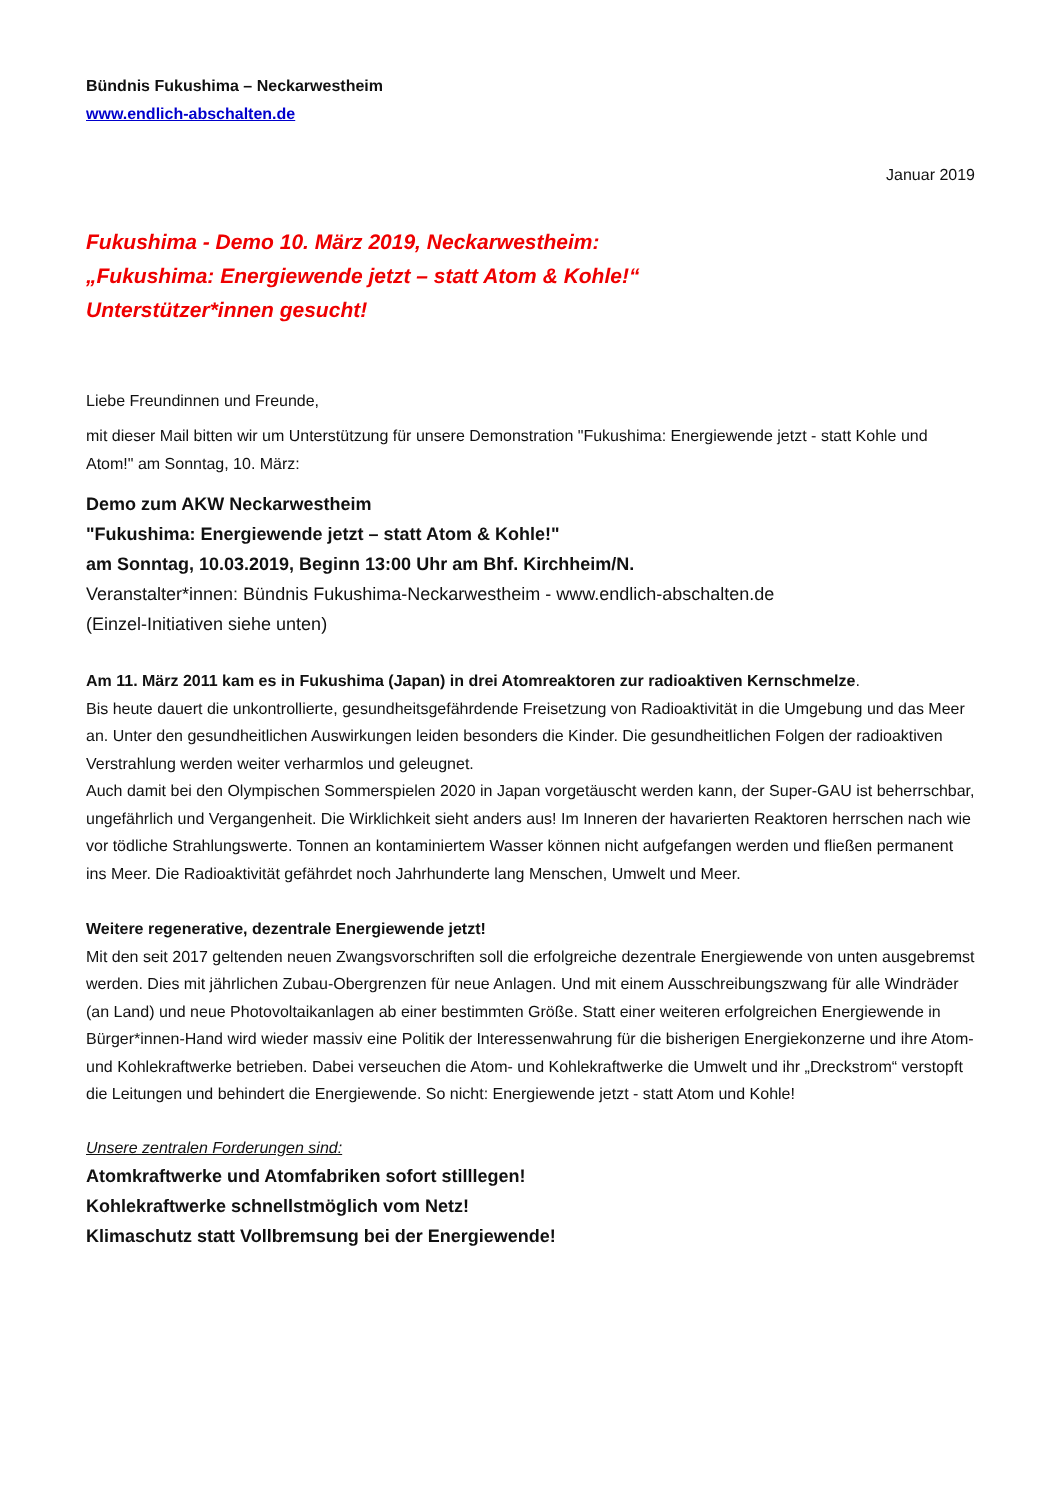Bündnis Fukushima – Neckarwestheim
www.endlich-abschalten.de
Januar 2019
Fukushima - Demo 10. März 2019, Neckarwestheim:
„Fukushima: Energiewende jetzt – statt Atom & Kohle!“
Unterstützer*innen gesucht!
Liebe Freundinnen und Freunde,
mit dieser Mail bitten wir um Unterstützung für unsere Demonstration "Fukushima: Energiewende jetzt - statt Kohle und Atom!" am Sonntag, 10. März:
Demo zum AKW Neckarwestheim
"Fukushima: Energiewende jetzt – statt Atom & Kohle!"
am Sonntag, 10.03.2019, Beginn 13:00 Uhr am Bhf. Kirchheim/N.
Veranstalter*innen: Bündnis Fukushima-Neckarwestheim - www.endlich-abschalten.de
(Einzel-Initiativen siehe unten)
Am 11. März 2011 kam es in Fukushima (Japan) in drei Atomreaktoren zur radioaktiven Kernschmelze.
Bis heute dauert die unkontrollierte, gesundheitsgefährdende Freisetzung von Radioaktivität in die Umgebung und das Meer an. Unter den gesundheitlichen Auswirkungen leiden besonders die Kinder. Die gesundheitlichen Folgen der radioaktiven Verstrahlung werden weiter verharmlos und geleugnet.
Auch damit bei den Olympischen Sommerspielen 2020 in Japan vorgetäuscht werden kann, der Super-GAU ist beherrschbar, ungefährlich und Vergangenheit. Die Wirklichkeit sieht anders aus! Im Inneren der havarierten Reaktoren herrschen nach wie vor tödliche Strahlungswerte. Tonnen an kontaminiertem Wasser können nicht aufgefangen werden und fließen permanent ins Meer. Die Radioaktivität gefährdet noch Jahrhunderte lang Menschen, Umwelt und Meer.
Weitere regenerative, dezentrale Energiewende jetzt!
Mit den seit 2017 geltenden neuen Zwangsvorschriften soll die erfolgreiche dezentrale Energiewende von unten ausgebremst werden. Dies mit jährlichen Zubau-Obergrenzen für neue Anlagen. Und mit einem Ausschreibungszwang für alle Windräder (an Land) und neue Photovoltaikanlagen ab einer bestimmten Größe. Statt einer weiteren erfolgreichen Energiewende in Bürger*innen-Hand wird wieder massiv eine Politik der Interessenwahrung für die bisherigen Energiekonzerne und ihre Atom- und Kohlekraftwerke betrieben. Dabei verseuchen die Atom- und Kohlekraftwerke die Umwelt und ihr „Dreckstrom“ verstopft die Leitungen und behindert die Energiewende. So nicht: Energiewende jetzt - statt Atom und Kohle!
Unsere zentralen Forderungen sind:
Atomkraftwerke und Atomfabriken sofort stilllegen!
Kohlekraftwerke schnellstmöglich vom Netz!
Klimaschutz statt Vollbremsung bei der Energiewende!